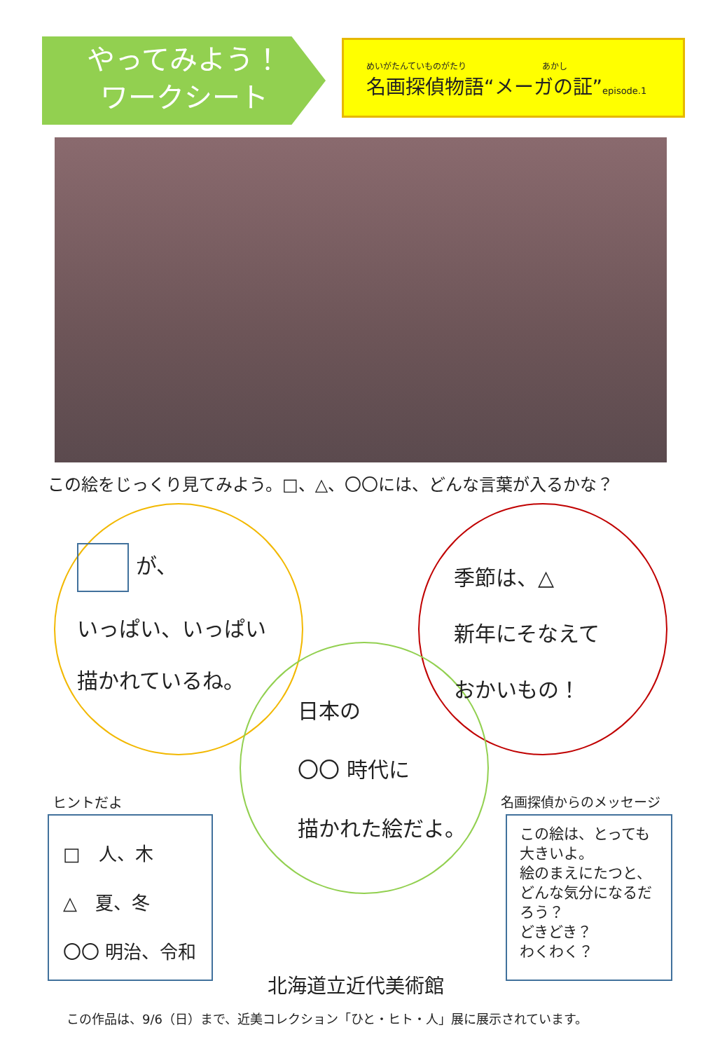やってみよう！
ワークシート
めいがたんていものがたり　　　　　　　　　あかし
名画探偵物語“メーガの証”episode.1
この絵をじっくり見てみよう。□、△、〇〇には、どんな言葉が入るかな？
が、
いっぱい、いっぱい
描かれているね。
季節は、△
新年にそなえて
おかいもの！
日本の
〇〇 時代に
描かれた絵だよ。
ヒントだよ
□　人、木
△　夏、冬
〇〇 明治、令和
名画探偵からのメッセージ
この絵は、とっても大きいよ。
絵のまえにたつと、どんな気分になるだろう？
どきどき？
わくわく？
北海道立近代美術館
この作品は、9/6（日）まで、近美コレクション「ひと・ヒト・人」展に展示されています。